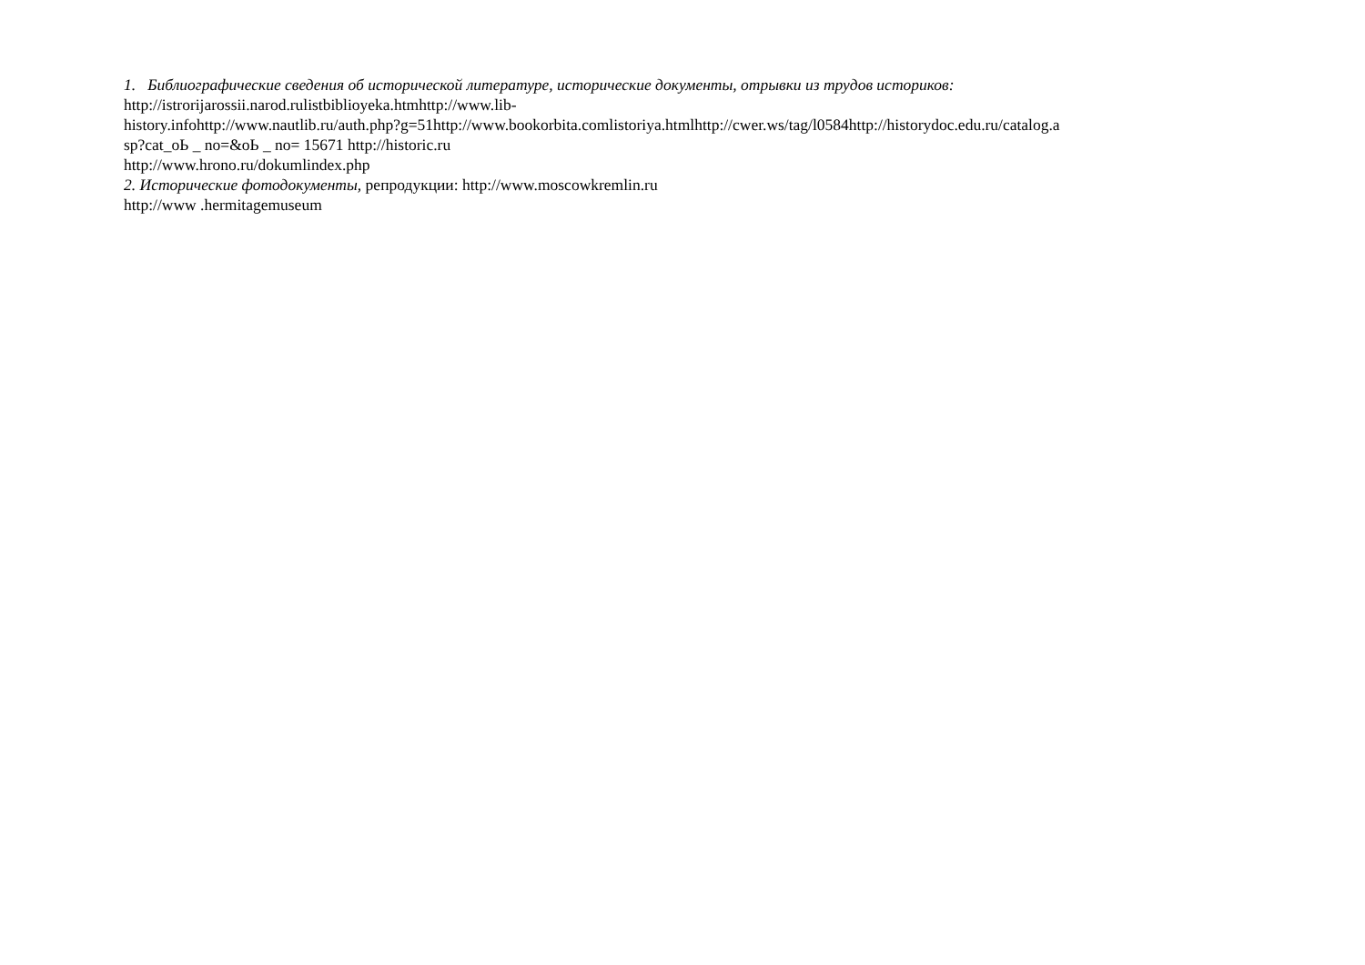1. Библиографические сведения об исторической литературе, исторические документы, отрывки из трудов историков:
http://istrorijarossii.narod.rulistbiblioyeka.htmhttp://www.lib-
history.infohttp://www.nautlib.ru/auth.php?g=51http://www.bookorbita.comlistoriya.htmlhttp://cwer.ws/tag/l0584http://historydoc.edu.ru/catalog.a
sp?cat_oЬ _ no=&oЬ _ no= 15671 http://historic.ru
http://www.hrono.ru/dokumlindex.php
2. Исторические фотодокументы, репродукции: http://www.moscowkremlin.ru
http://www .hermitagemuseum